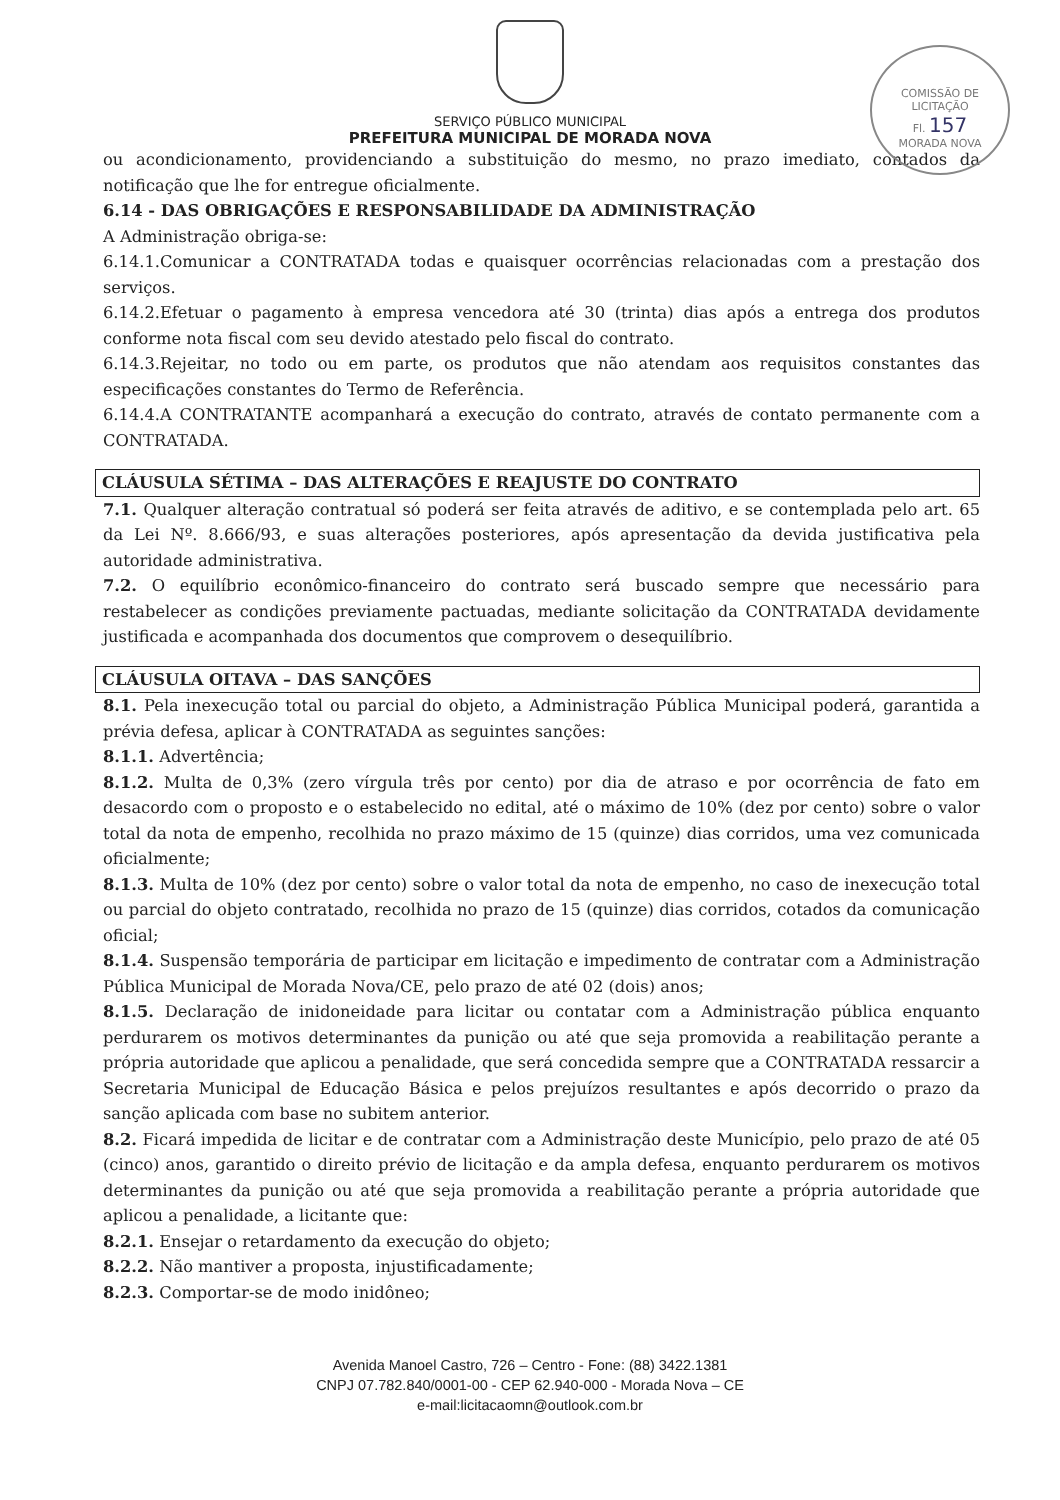COMISSÃO DE LICITAÇÃO
Fl. 157
MORADA NOVA
SERVIÇO PÚBLICO MUNICIPAL
PREFEITURA MUNICIPAL DE MORADA NOVA
ou acondicionamento, providenciando a substituição do mesmo, no prazo imediato, contados da notificação que lhe for entregue oficialmente.
6.14 - DAS OBRIGAÇÕES E RESPONSABILIDADE DA ADMINISTRAÇÃO
A Administração obriga-se:
6.14.1.Comunicar a CONTRATADA todas e quaisquer ocorrências relacionadas com a prestação dos serviços.
6.14.2.Efetuar o pagamento à empresa vencedora até 30 (trinta) dias após a entrega dos produtos conforme nota fiscal com seu devido atestado pelo fiscal do contrato.
6.14.3.Rejeitar, no todo ou em parte, os produtos que não atendam aos requisitos constantes das especificações constantes do Termo de Referência.
6.14.4.A CONTRATANTE acompanhará a execução do contrato, através de contato permanente com a CONTRATADA.
CLÁUSULA SÉTIMA – DAS ALTERAÇÕES E REAJUSTE DO CONTRATO
7.1. Qualquer alteração contratual só poderá ser feita através de aditivo, e se contemplada pelo art. 65 da Lei Nº. 8.666/93, e suas alterações posteriores, após apresentação da devida justificativa pela autoridade administrativa.
7.2. O equilíbrio econômico-financeiro do contrato será buscado sempre que necessário para restabelecer as condições previamente pactuadas, mediante solicitação da CONTRATADA devidamente justificada e acompanhada dos documentos que comprovem o desequilíbrio.
CLÁUSULA OITAVA – DAS SANÇÕES
8.1. Pela inexecução total ou parcial do objeto, a Administração Pública Municipal poderá, garantida a prévia defesa, aplicar à CONTRATADA as seguintes sanções:
8.1.1. Advertência;
8.1.2. Multa de 0,3% (zero vírgula três por cento) por dia de atraso e por ocorrência de fato em desacordo com o proposto e o estabelecido no edital, até o máximo de 10% (dez por cento) sobre o valor total da nota de empenho, recolhida no prazo máximo de 15 (quinze) dias corridos, uma vez comunicada oficialmente;
8.1.3. Multa de 10% (dez por cento) sobre o valor total da nota de empenho, no caso de inexecução total ou parcial do objeto contratado, recolhida no prazo de 15 (quinze) dias corridos, cotados da comunicação oficial;
8.1.4. Suspensão temporária de participar em licitação e impedimento de contratar com a Administração Pública Municipal de Morada Nova/CE, pelo prazo de até 02 (dois) anos;
8.1.5. Declaração de inidoneidade para licitar ou contatar com a Administração pública enquanto perdurarem os motivos determinantes da punição ou até que seja promovida a reabilitação perante a própria autoridade que aplicou a penalidade, que será concedida sempre que a CONTRATADA ressarcir a Secretaria Municipal de Educação Básica e pelos prejuízos resultantes e após decorrido o prazo da sanção aplicada com base no subitem anterior.
8.2. Ficará impedida de licitar e de contratar com a Administração deste Município, pelo prazo de até 05 (cinco) anos, garantido o direito prévio de licitação e da ampla defesa, enquanto perdurarem os motivos determinantes da punição ou até que seja promovida a reabilitação perante a própria autoridade que aplicou a penalidade, a licitante que:
8.2.1. Ensejar o retardamento da execução do objeto;
8.2.2. Não mantiver a proposta, injustificadamente;
8.2.3. Comportar-se de modo inidôneo;
Avenida Manoel Castro, 726 – Centro - Fone: (88) 3422.1381
CNPJ 07.782.840/0001-00 - CEP 62.940-000 - Morada Nova – CE
e-mail:licitacaomn@outlook.com.br